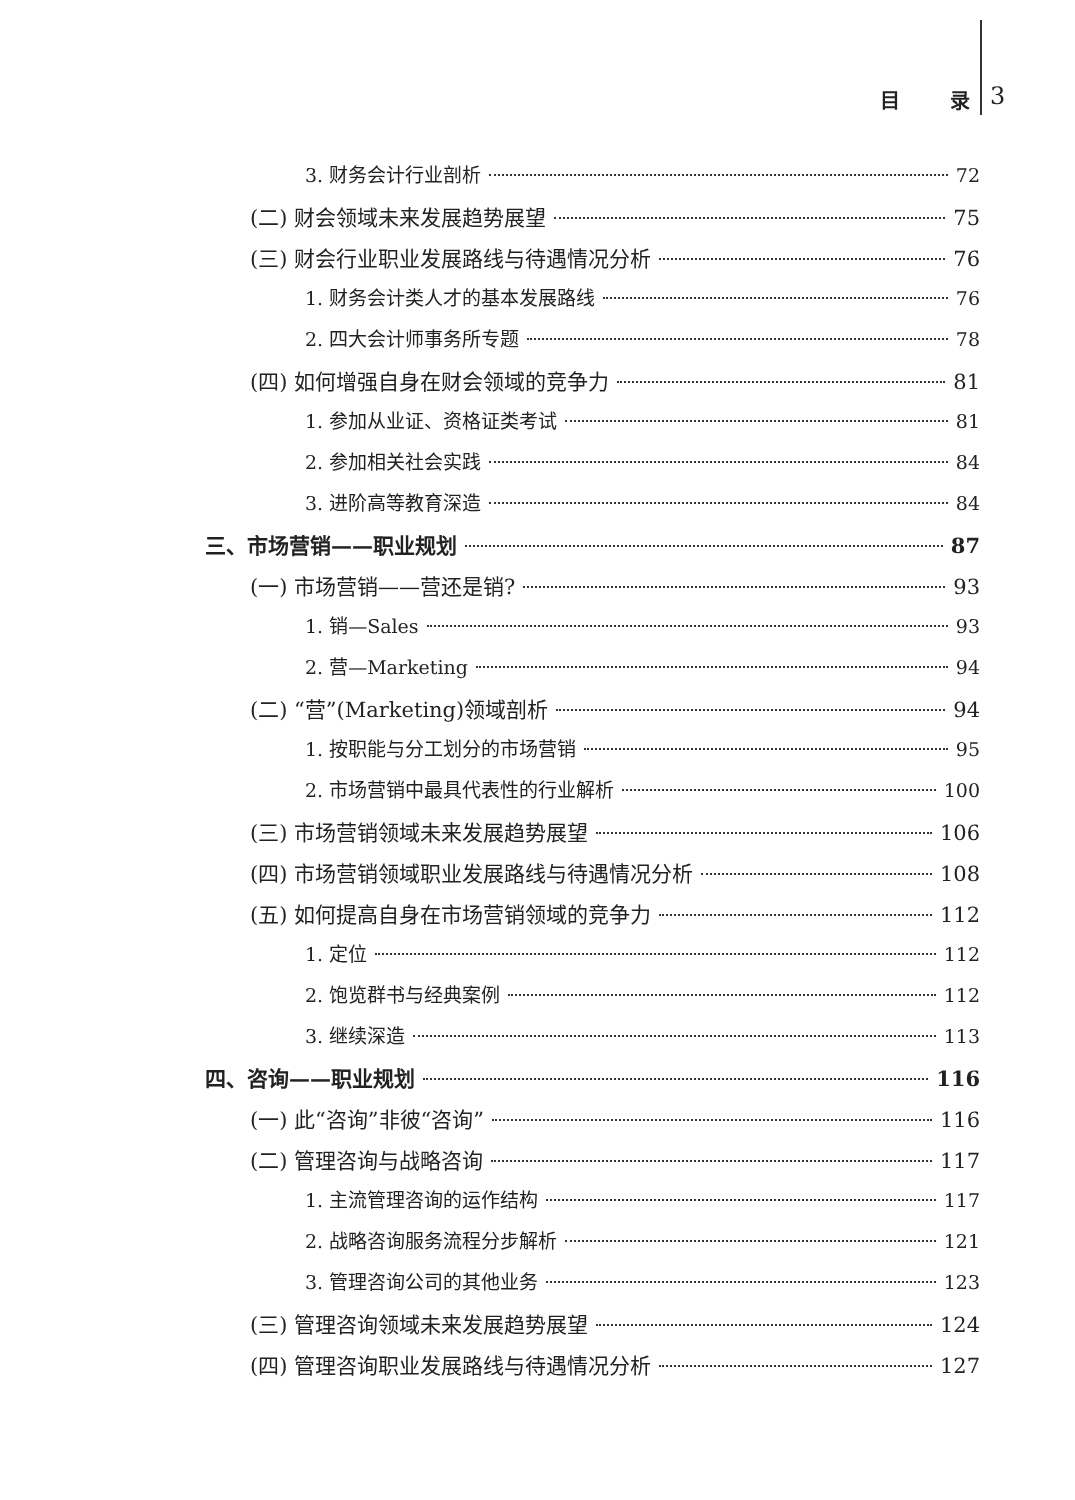目 录 3
3. 财务会计行业剖析 72
(二) 财会领域未来发展趋势展望 75
(三) 财会行业职业发展路线与待遇情况分析 76
1. 财务会计类人才的基本发展路线 76
2. 四大会计师事务所专题 78
(四) 如何增强自身在财会领域的竞争力 81
1. 参加从业证、资格证类考试 81
2. 参加相关社会实践 84
3. 进阶高等教育深造 84
三、市场营销——职业规划 87
(一) 市场营销——营还是销? 93
1. 销—Sales 93
2. 营—Marketing 94
(二) “营”(Marketing)领域剖析 94
1. 按职能与分工划分的市场营销 95
2. 市场营销中最具代表性的行业解析 100
(三) 市场营销领域未来发展趋势展望 106
(四) 市场营销领域职业发展路线与待遇情况分析 108
(五) 如何提高自身在市场营销领域的竞争力 112
1. 定位 112
2. 饱览群书与经典案例 112
3. 继续深造 113
四、咨询——职业规划 116
(一) 此“咨询”非彼“咨询” 116
(二) 管理咨询与战略咨询 117
1. 主流管理咨询的运作结构 117
2. 战略咨询服务流程分步解析 121
3. 管理咨询公司的其他业务 123
(三) 管理咨询领域未来发展趋势展望 124
(四) 管理咨询职业发展路线与待遇情况分析 127